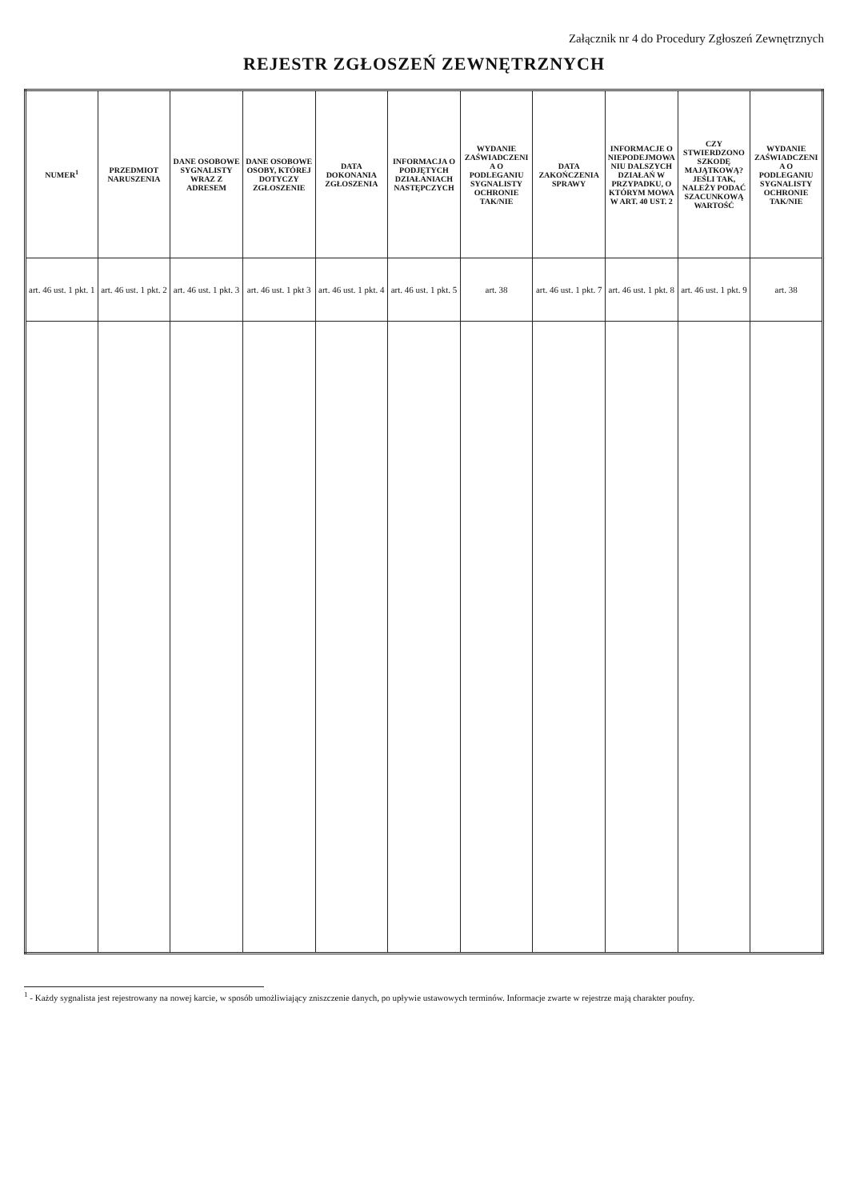Załącznik nr 4 do Procedury Zgłoszeń Zewnętrznych
REJESTR ZGŁOSZEŃ ZEWNĘTRZNYCH
| NUMER<sup>1</sup> | PRZEDMIOT NARUSZENIA | DANE OSOBOWE SYGNALISTY WRAZ Z ADRESEM | DANE OSOBOWE OSOBY, KTÓREJ DOTYCZY ZGŁOSZENIE | DATA DOKONANIA ZGŁOSZENIA | INFORMACJA O PODJĘTYCH DZIAŁANIACH NASTĘPCZYCH | WYDANIE ZAŚWIADCZENIA O PODLEGANIU SYGNALISTY OCHRONIE TAK/NIE | DATA ZAKOŃCZENIA SPRAWY | INFORMACJE O NIEPODEJMOWANIU DALSZYCH DZIAŁAŃ W PRZYPADKU, O KTÓRYM MOWA W ART. 40 UST. 2 | CZY STWIERDZONO SZKODĘ MAJĄTKOWĄ? JEŚLI TAK, NALEŻY PODAĆ SZACUNKOWĄ WARTOŚĆ | WYDANIE ZAŚWIADCZENIA O PODLEGANIU SYGNALISTY OCHRONIE TAK/NIE |
| --- | --- | --- | --- | --- | --- | --- | --- | --- | --- | --- |
| art. 46 ust. 1 pkt. 1 | art. 46 ust. 1 pkt. 2 | art. 46 ust. 1 pkt. 3 | art. 46 ust. 1 pkt 3 | art. 46 ust. 1 pkt. 4 | art. 46 ust. 1 pkt. 5 | art. 38 | art. 46 ust. 1 pkt. 7 | art. 46 ust. 1 pkt. 8 | art. 46 ust. 1 pkt. 9 | art. 38 |
<sup>1</sup> - Każdy sygnalista jest rejestrowany na nowej karcie, w sposób umożliwiający zniszczenie danych, po upływie ustawowych terminów. Informacje zwarte w rejestrze mają charakter poufny.